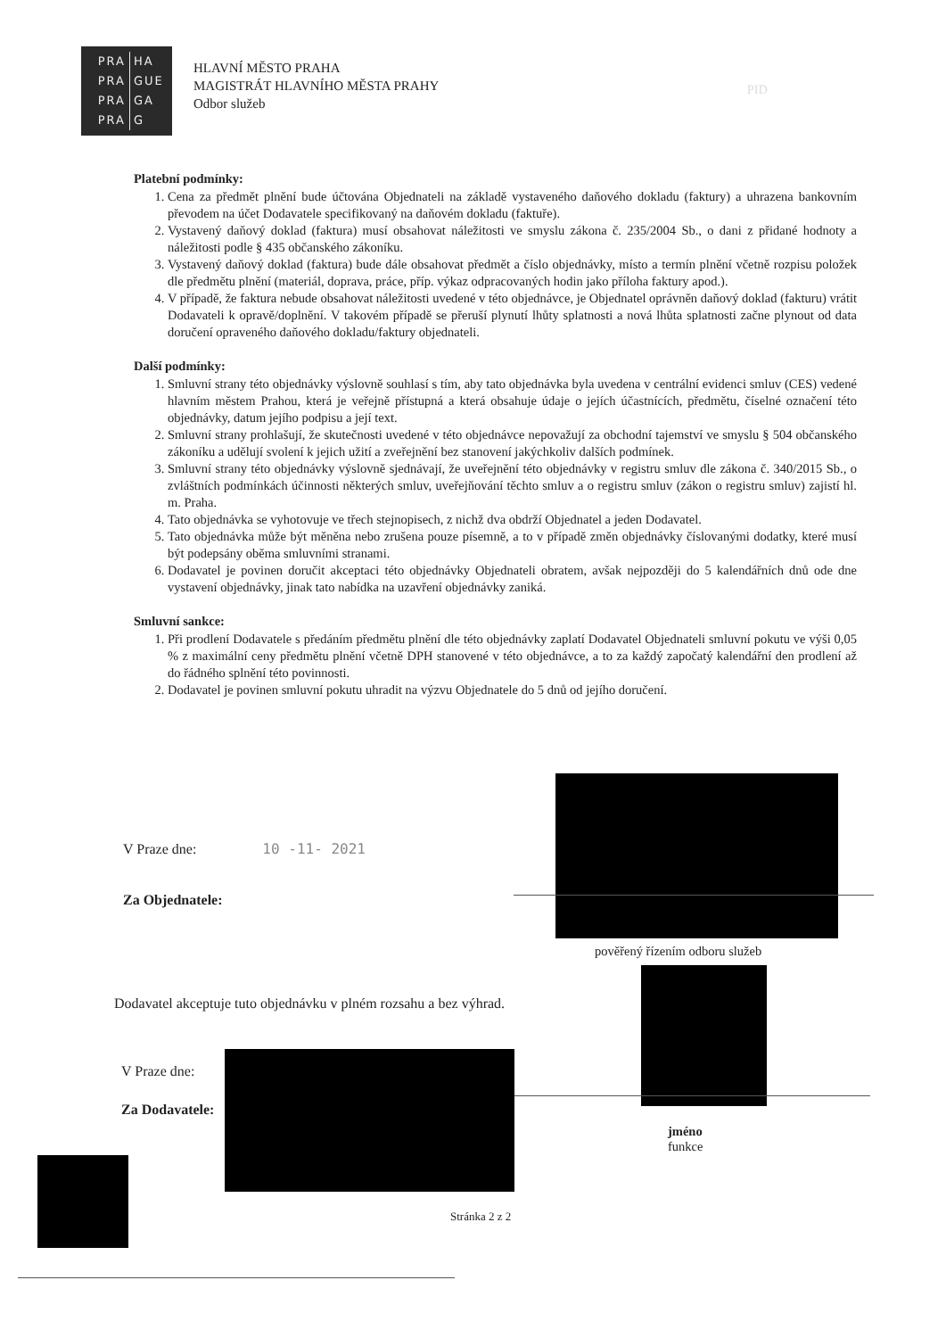PRA HA
PRA GUE
PRA GA
PRA G
HLAVNÍ MĚSTO PRAHA
MAGISTRÁT HLAVNÍHO MĚSTA PRAHY
Odbor služeb
PID
Platební podmínky:
1. Cena za předmět plnění bude účtována Objednateli na základě vystaveného daňového dokladu (faktury) a uhrazena bankovním převodem na účet Dodavatele specifikovaný na daňovém dokladu (faktuře).
2. Vystavený daňový doklad (faktura) musí obsahovat náležitosti ve smyslu zákona č. 235/2004 Sb., o dani z přidané hodnoty a náležitosti podle § 435 občanského zákoníku.
3. Vystavený daňový doklad (faktura) bude dále obsahovat předmět a číslo objednávky, místo a termín plnění včetně rozpisu položek dle předmětu plnění (materiál, doprava, práce, příp. výkaz odpracovaných hodin jako příloha faktury apod.).
4. V případě, že faktura nebude obsahovat náležitosti uvedené v této objednávce, je Objednatel oprávněn daňový doklad (fakturu) vrátit Dodavateli k opravě/doplnění. V takovém případě se přeruší plynutí lhůty splatnosti a nová lhůta splatnosti začne plynout od data doručení opraveného daňového dokladu/faktury objednateli.
Další podmínky:
1. Smluvní strany této objednávky výslovně souhlasí s tím, aby tato objednávka byla uvedena v centrální evidenci smluv (CES) vedené hlavním městem Prahou, která je veřejně přístupná a která obsahuje údaje o jejích účastnících, předmětu, číselné označení této objednávky, datum jejího podpisu a její text.
2. Smluvní strany prohlašují, že skutečnosti uvedené v této objednávce nepovažují za obchodní tajemství ve smyslu § 504 občanského zákoníku a udělují svolení k jejich užití a zveřejnění bez stanovení jakýchkoliv dalších podmínek.
3. Smluvní strany této objednávky výslovně sjednávají, že uveřejnění této objednávky v registru smluv dle zákona č. 340/2015 Sb., o zvláštních podmínkách účinnosti některých smluv, uveřejňování těchto smluv a o registru smluv (zákon o registru smluv) zajistí hl. m. Praha.
4. Tato objednávka se vyhotovuje ve třech stejnopisech, z nichž dva obdrží Objednatel a jeden Dodavatel.
5. Tato objednávka může být měněna nebo zrušena pouze písemně, a to v případě změn objednávky číslovanými dodatky, které musí být podepsány oběma smluvními stranami.
6. Dodavatel je povinen doručit akceptaci této objednávky Objednateli obratem, avšak nejpozději do 5 kalendářních dnů ode dne vystavení objednávky, jinak tato nabídka na uzavření objednávky zaniká.
Smluvní sankce:
1. Při prodlení Dodavatele s předáním předmětu plnění dle této objednávky zaplatí Dodavatel Objednateli smluvní pokutu ve výši 0,05 % z maximální ceny předmětu plnění včetně DPH stanovené v této objednávce, a to za každý započatý kalendářní den prodlení až do řádného splnění této povinnosti.
2. Dodavatel je povinen smluvní pokutu uhradit na výzvu Objednatele do 5 dnů od jejího doručení.
V Praze dne: 10 -11- 2021
Za Objednatele:
pověřený řízením odboru služeb
Dodavatel akceptuje tuto objednávku v plném rozsahu a bez výhrad.
V Praze dne:
Za Dodavatele:
jméno
funkce
Stránka 2 z 2